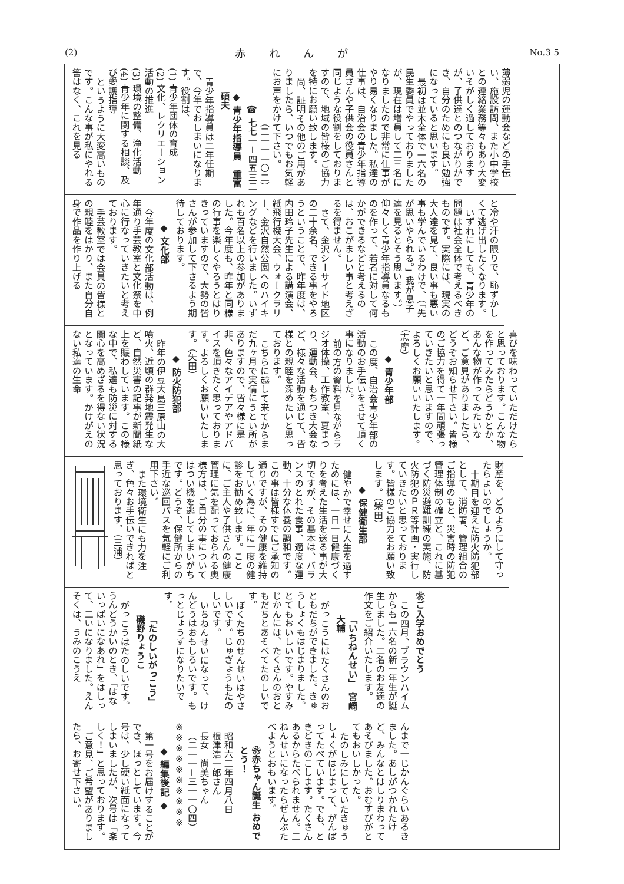(2) 赤れんが No.3 5
薄弱児の運動会などの手伝い、施設訪問、また小中学校との連絡業務等々もあり大変いそがしく過しておりますが、子供達とのつながりができ、自分のためにも良い勉強になっていると思います。
最初は並木全体で一六名の民生委員でやっておりましたが、現在は増員して二三名になりましたので非常に仕事がやり易くなりました。私達の仕事は、自治会の青少年指導員さんや子供会の役員さんと同じような役割をしておりますので、地域の皆様のご協力を特にお願い致します。
尚、証明その他のご用がありましたら、いつでもお気軽にお声をかけて下さい。
（二一一一〇二）
☎ 七七一－四五三二
◆ 青少年指導員　重富碩夫
青少年指導員は二年任期で、今年でおしまいになります。役割は、
(1) 青少年団体の育成
(2) 文化、レクリエーション活動の推進
(3) 環境の整備、浄化活動
(4) 青少年に関する相談、及び愛護指導
というように大変高いものです。こんな事が私にやれる筈はなく、これを見る
と冷や汗の限りで、恥ずかしくて逃げ出したくなります。
いずれにしても、青少年の問題は社会全体で考えるべきものです。実際には、現実の大人達を見て、良い事も悪い事も学んでいるわけで、（「先が思いやられる。」我が息子達を見るとそう思います。）仰々しく青少年指導員なるものを作って、若者に対して何かができるなどと考えるのは、おこがましい事と考えざるを得ません。
さて、金沢シーサイド地区の二十余名、できる事をやろうということで、昨年度は、内田玲子先生による講演会、紙飛行機大会、ウォークラリー、金沢自然公園へのハイキングなどを行いました。いずれも百名以上の参加がありました。今年度も、昨年と同様の行事を楽しくやろうとはりきっていますので、大勢の皆さんが参加して下さるよう期待しております。
◆ 文化部
今年度の文化部活動は、例年通り手芸教室と文化祭を中心に行なっていきたいと考えております。
手芸教室では会員の皆様との親睦をはかり、また自分自身で作品を作り上げる
喜びを味わっていただけたらと思っております。こんな物を作ってみたらどうかとか、あんな物が作ってみたいなど、ご意見がありましたら、どうぞお知らせ下さい。皆様のご協力を得て一年間頑張っていきたいと思いますので、よろしくお願いいたします。（志摩）
◆ 青少年部
この度、自治会青少年部の活動のお手伝いをさせて頂く事になりました。
前の方の資料を見ながらラジオ体操、工作教室、夏まつり、運動会、もちつき大会など、様々な活動を通じて、皆様との親睦を深めたいと思っております。
こちらに越して来てからまだ九ヶ月で実情にうとい所がありますので、皆々様に是非、色々なアイデアやアドバイスを頂きたく思っております。よろしくお願いいたします。（矢田）
◆ 防火防犯部
昨年の伊豆大島三原山の大噴火、近頃の群発地震発生など、自然災害の記事が新聞紙上を賑わしています。この様な中で、私達も防災に対する関心を高めざるを得ない状況となっています。かけがえのない私達の生命
財産を、どのようにして守ったらよいのでしょうか。
十期目を迎えた防火防犯部として、消防署、管理組合のご指導のもと、災害時の防犯管理体制の確立と、これに基づく防災避難訓練の実施、防火防犯のＰＲ等計画・実行していきたいと思っております。皆様のご協力をお願い致します。（柴田）
◆ 保健衛生部
健やかで幸せに人生を過すためには、一日一日健康づくりを考えた生活を送る事が大切ですが、その基本は、バランスのとれた食事、適度な運動、十分な休養の調和です。この事は皆様すでにご承知の通りですが、その健康を維持していく為に、年に一度の健診をお勧め致します。ことに、ご主人や子供さんの健康管理に気を配っておられる奥様方は、ご自分の事についてはつい機を逃してしまいがちです。どうぞ、保健所からの手近な巡回バスを気軽にご利用下さい。
また環境衛生にも力を注ぎ、色々お手伝いできればと思っております。（三浦）
❀ご入学おめでとう
この四月、ブラウンハイムからも一六名の新一年生が誕生しました。二名のお友達の作文をご紹介いたします。
「いちねんせい」　宮崎大輔
がっこうにはたくさんのおともだちができました。きゅうしょくもはじまりました。とてもおいしいです。やすみじかんには、たくさんのおともだちとあそべてたのしいです。
ぼくたちのせんせいはやさしいです。じゅぎょうもたのしいです。
いちねんせいになって、けんどうはおもしろいです。もっとじょうずになりたいです。
「たのしいがっこう」　磯野りょうこ
がっこうはたのしいです。うんどうかいのとき、「はないっぱいになあれ」をはしって、二いになりました。えんそくは、うみのこうえ
んまで一じかんぐらいあるきました。あしがつかれたけど、みんなとはしりまわってあそびました。おむすびがとてもおいしかった。
たのしみにしていたきゅうしょくがはじまって、がんばってたべています。でも、ときどきのこします。たくさんあるからたべられません。二ねんせいになったらぜんぶたべようとおもいます。
❀赤ちゃん誕生 おめでとう！
昭和六二年四月八日
根津浩一郎さん
長女　尚美ちゃん
（二一一－三一一〇四）
※※※※※※※※※※
◆ 編集後記 ◆
第一号をお届けすることができ、ほっとしています。今号は、少し硬い紙面になってしまいましたが、次号は「楽しく！」と思っております。
ご意見、ご希望がありましたら、お寄せ下さい。